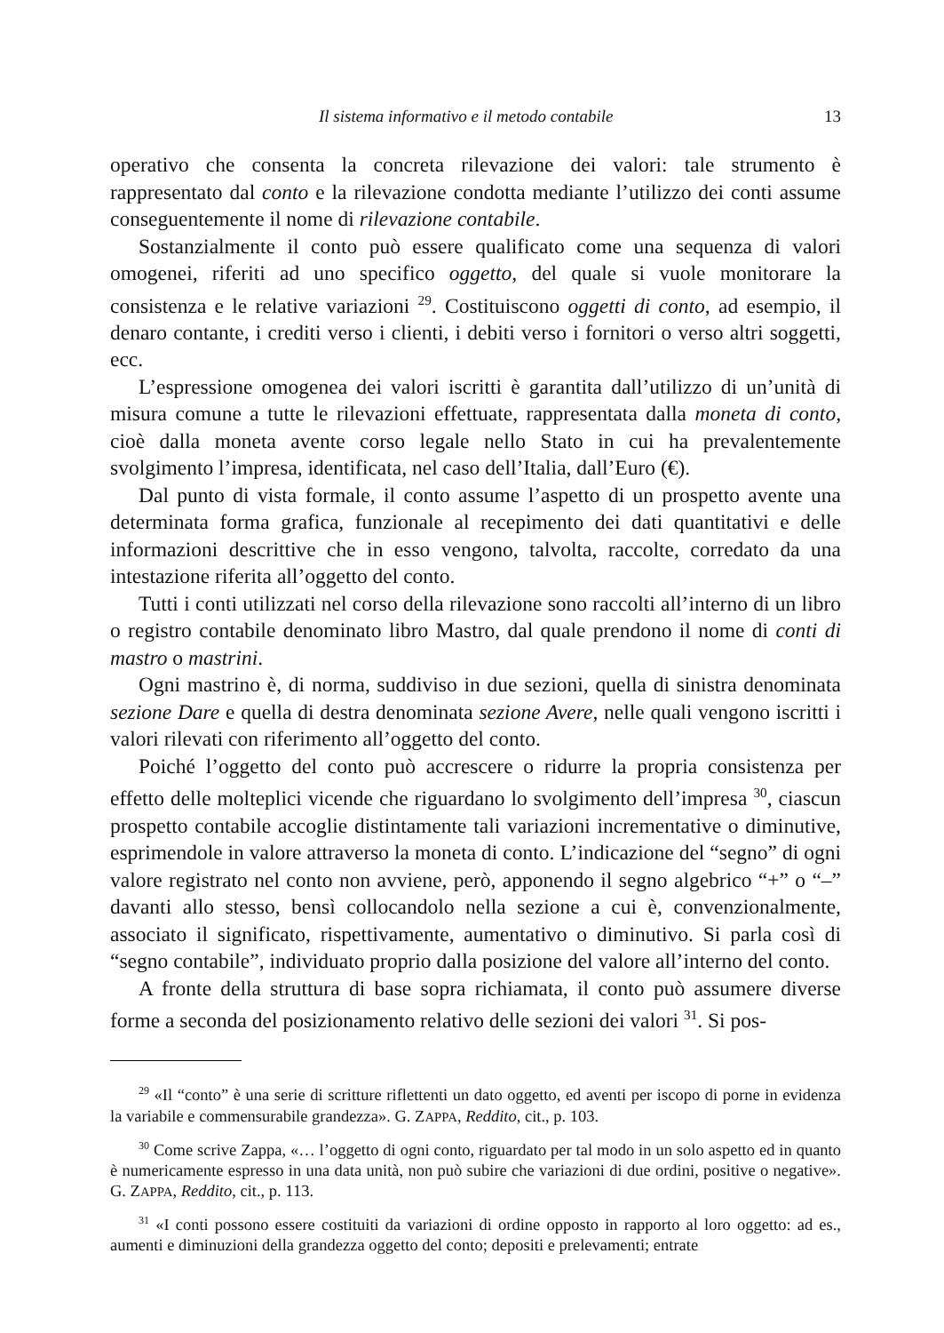Il sistema informativo e il metodo contabile 13
operativo che consenta la concreta rilevazione dei valori: tale strumento è rappresentato dal conto e la rilevazione condotta mediante l’utilizzo dei conti assume conseguentemente il nome di rilevazione contabile.
Sostanzialmente il conto può essere qualificato come una sequenza di valori omogenei, riferiti ad uno specifico oggetto, del quale si vuole monitorare la consistenza e le relative variazioni <sup>29</sup>. Costituiscono oggetti di conto, ad esempio, il denaro contante, i crediti verso i clienti, i debiti verso i fornitori o verso altri soggetti, ecc.
L’espressione omogenea dei valori iscritti è garantita dall’utilizzo di un’unità di misura comune a tutte le rilevazioni effettuate, rappresentata dalla moneta di conto, cioè dalla moneta avente corso legale nello Stato in cui ha prevalentemente svolgimento l’impresa, identificata, nel caso dell’Italia, dall’Euro (€).
Dal punto di vista formale, il conto assume l’aspetto di un prospetto avente una determinata forma grafica, funzionale al recepimento dei dati quantitativi e delle informazioni descrittive che in esso vengono, talvolta, raccolte, corredato da una intestazione riferita all’oggetto del conto.
Tutti i conti utilizzati nel corso della rilevazione sono raccolti all’interno di un libro o registro contabile denominato libro Mastro, dal quale prendono il nome di conti di mastro o mastrini.
Ogni mastrino è, di norma, suddiviso in due sezioni, quella di sinistra denominata sezione Dare e quella di destra denominata sezione Avere, nelle quali vengono iscritti i valori rilevati con riferimento all’oggetto del conto.
Poiché l’oggetto del conto può accrescere o ridurre la propria consistenza per effetto delle molteplici vicende che riguardano lo svolgimento dell’impresa <sup>30</sup>, ciascun prospetto contabile accoglie distintamente tali variazioni incrementative o diminutive, esprimendole in valore attraverso la moneta di conto. L’indicazione del “segno” di ogni valore registrato nel conto non avviene, però, apponendo il segno algebrico “+” o “–” davanti allo stesso, bensì collocandolo nella sezione a cui è, convenzionalmente, associato il significato, rispettivamente, aumentativo o diminutivo. Si parla così di “segno contabile”, individuato proprio dalla posizione del valore all’interno del conto.
A fronte della struttura di base sopra richiamata, il conto può assumere diverse forme a seconda del posizionamento relativo delle sezioni dei valori <sup>31</sup>. Si pos-
<sup>29</sup> «Il “conto” è una serie di scritture riflettenti un dato oggetto, ed aventi per iscopo di porne in evidenza la variabile e commensurabile grandezza». G. ZAPPA, Reddito, cit., p. 103.
<sup>30</sup> Come scrive Zappa, «… l’oggetto di ogni conto, riguardato per tal modo in un solo aspetto ed in quanto è numericamente espresso in una data unità, non può subire che variazioni di due ordini, positive o negative». G. ZAPPA, Reddito, cit., p. 113.
<sup>31</sup> «I conti possono essere costituiti da variazioni di ordine opposto in rapporto al loro oggetto: ad es., aumenti e diminuzioni della grandezza oggetto del conto; depositi e prelevamenti; entrate